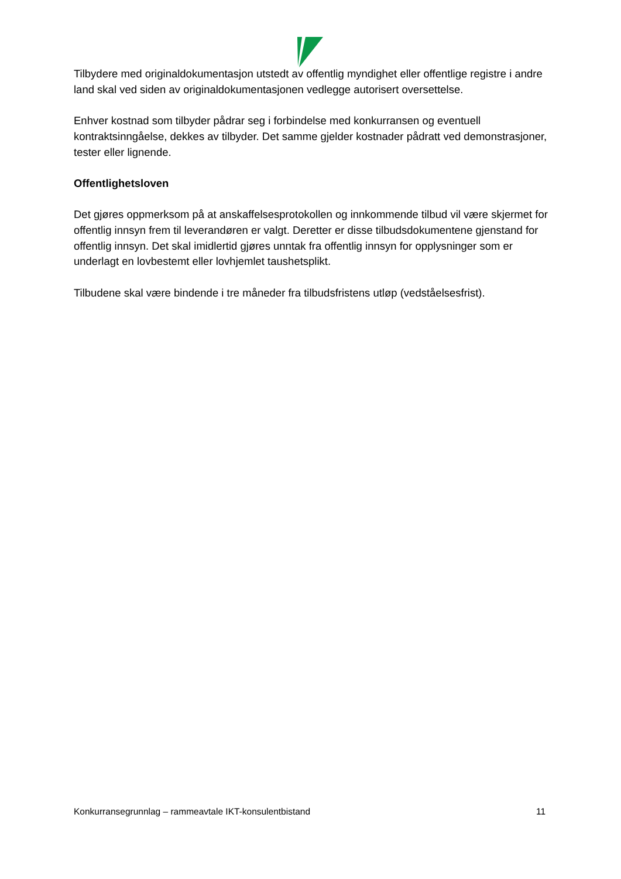Tilbydere med originaldokumentasjon utstedt av offentlig myndighet eller offentlige registre i andre land skal ved siden av originaldokumentasjonen vedlegge autorisert oversettelse.
Enhver kostnad som tilbyder pådrar seg i forbindelse med konkurransen og eventuell kontraktsinngåelse, dekkes av tilbyder. Det samme gjelder kostnader pådratt ved demonstrasjoner, tester eller lignende.
Offentlighetsloven
Det gjøres oppmerksom på at anskaffelsesprotokollen og innkommende tilbud vil være skjermet for offentlig innsyn frem til leverandøren er valgt. Deretter er disse tilbudsdokumentene gjenstand for offentlig innsyn. Det skal imidlertid gjøres unntak fra offentlig innsyn for opplysninger som er underlagt en lovbestemt eller lovhjemlet taushetsplikt.
Tilbudene skal være bindende i tre måneder fra tilbudsfristens utløp (vedståelsesfrist).
Konkurransegrunnlag – rammeavtale IKT-konsulentbistand 11